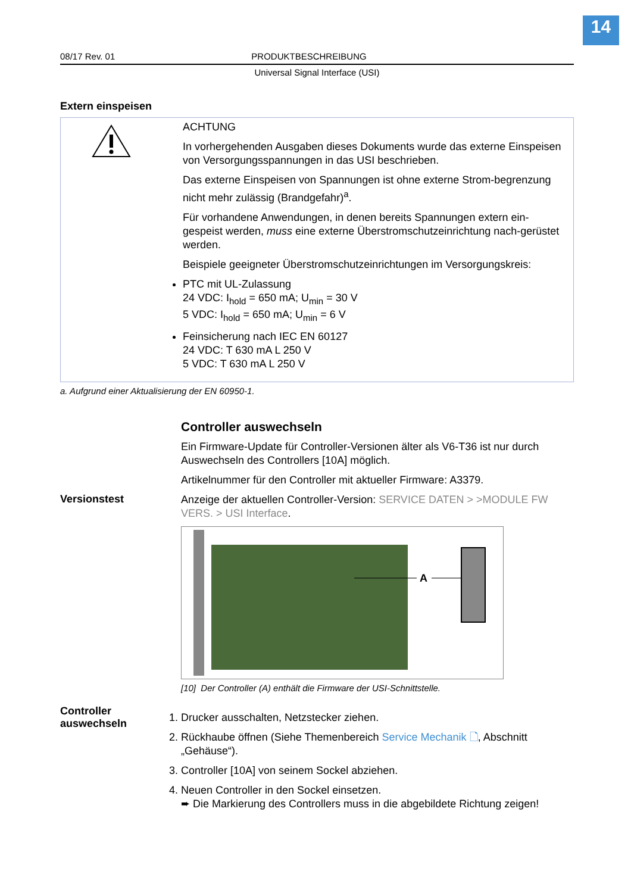14
08/17 Rev. 01 PRODUKTBESCHREIBUNG
Universal Signal Interface (USI)
Extern einspeisen
ACHTUNG
In vorhergehenden Ausgaben dieses Dokuments wurde das externe Einspeisen von Versorgungsspannungen in das USI beschrieben.
Das externe Einspeisen von Spannungen ist ohne externe Strom-begrenzung nicht mehr zulässig (Brandgefahr)<sup>a</sup>.
Für vorhandene Anwendungen, in denen bereits Spannungen extern ein-gespeist werden, muss eine externe Überstromschutzeinrichtung nach-gerüstet werden.
Beispiele geeigneter Überstromschutzeinrichtungen im Versorgungskreis:
PTC mit UL-Zulassung
24 VDC: I<sub>hold</sub> = 650 mA; U<sub>min</sub> = 30 V
5 VDC: I<sub>hold</sub> = 650 mA; U<sub>min</sub> = 6 V
Feinsicherung nach IEC EN 60127
24 VDC: T 630 mA L 250 V
5 VDC: T 630 mA L 250 V
a. Aufgrund einer Aktualisierung der EN 60950-1.
Controller auswechseln
Ein Firmware-Update für Controller-Versionen älter als V6-T36 ist nur durch Auswechseln des Controllers [10A] möglich.
Artikelnummer für den Controller mit aktueller Firmware: A3379.
Versionstest
Anzeige der aktuellen Controller-Version: SERVICE DATEN > >MODULE FW VERS. > USI Interface.
A
[10] Der Controller (A) enthält die Firmware der USI-Schnittstelle.
Controller auswechseln
1. Drucker ausschalten, Netzstecker ziehen.
2. Rückhaube öffnen (Siehe Themenbereich Service Mechanik 🗋, Abschnitt „Gehäuse“).
3. Controller [10A] von seinem Sockel abziehen.
4. Neuen Controller in den Sockel einsetzen.
➨ Die Markierung des Controllers muss in die abgebildete Richtung zeigen!